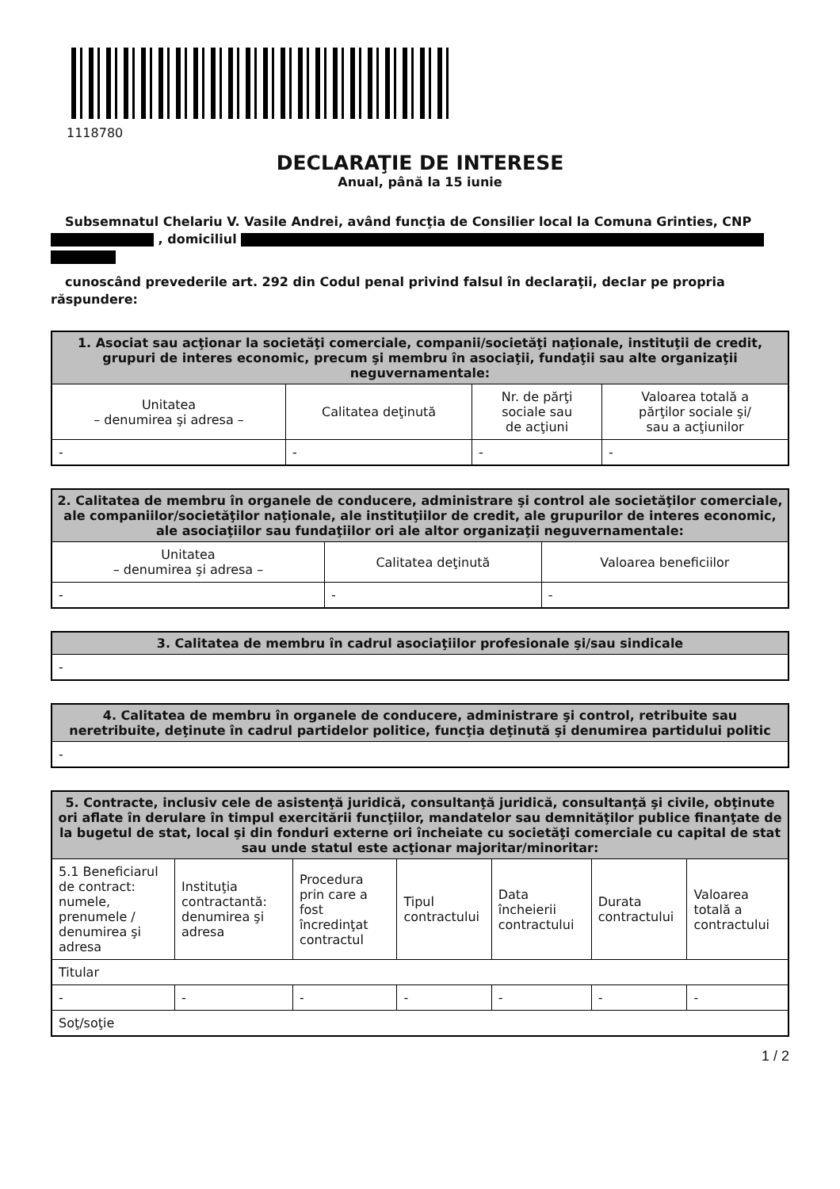1118780
DECLARAŢIE DE INTERESE
Anual, până la 15 iunie
Subsemnatul Chelariu V. Vasile Andrei, având funcţia de Consilier local la Comuna Grinties, CNP , domiciliul
cunoscând prevederile art. 292 din Codul penal privind falsul în declaraţii, declar pe propria răspundere:
| 1. Asociat sau acţionar la societăţi comerciale, companii/societăţi naţionale, instituţii de credit, grupuri de interes economic, precum şi membru în asociaţii, fundaţii sau alte organizaţii neguvernamentale: | | | |
| --- | --- | --- | --- |
| Unitatea – denumirea şi adresa – | Calitatea deţinută | Nr. de părţi sociale sau de acţiuni | Valoarea totală a părţilor sociale şi/ sau a acţiunilor |
| - | - | - | - |
| 2. Calitatea de membru în organele de conducere, administrare şi control ale societăţilor comerciale, ale companiilor/societăţilor naţionale, ale instituţiilor de credit, ale grupurilor de interes economic, ale asociaţiilor sau fundaţiilor ori ale altor organizaţii neguvernamentale: | | |
| --- | --- | --- |
| Unitatea – denumirea şi adresa – | Calitatea deţinută | Valoarea beneficiilor |
| - | - | - |
| 3. Calitatea de membru în cadrul asociaţiilor profesionale şi/sau sindicale |
| --- |
| - |
| 4. Calitatea de membru în organele de conducere, administrare şi control, retribuite sau neretribuite, deţinute în cadrul partidelor politice, funcţia deţinută şi denumirea partidului politic |
| --- |
| - |
| 5. Contracte, inclusiv cele de asistenţă juridică, consultanţă juridică, consultanţă şi civile, obţinute ori aflate în derulare în timpul exercitării funcţiilor, mandatelor sau demnităţilor publice finanţate de la bugetul de stat, local şi din fonduri externe ori încheiate cu societăţi comerciale cu capital de stat sau unde statul este acţionar majoritar/minoritar: | | | | | | |
| --- | --- | --- | --- | --- | --- | --- |
| 5.1 Beneficiarul de contract: numele, prenumele / denumirea şi adresa | Instituţia contractantă: denumirea şi adresa | Procedura prin care a fost încredinţat contractul | Tipul contractului | Data încheierii contractului | Durata contractului | Valoarea totală a contractului |
| Titular | | | | | | |
| - | - | - | - | - | - | - |
| Soţ/soţie | | | | | | |
1 / 2